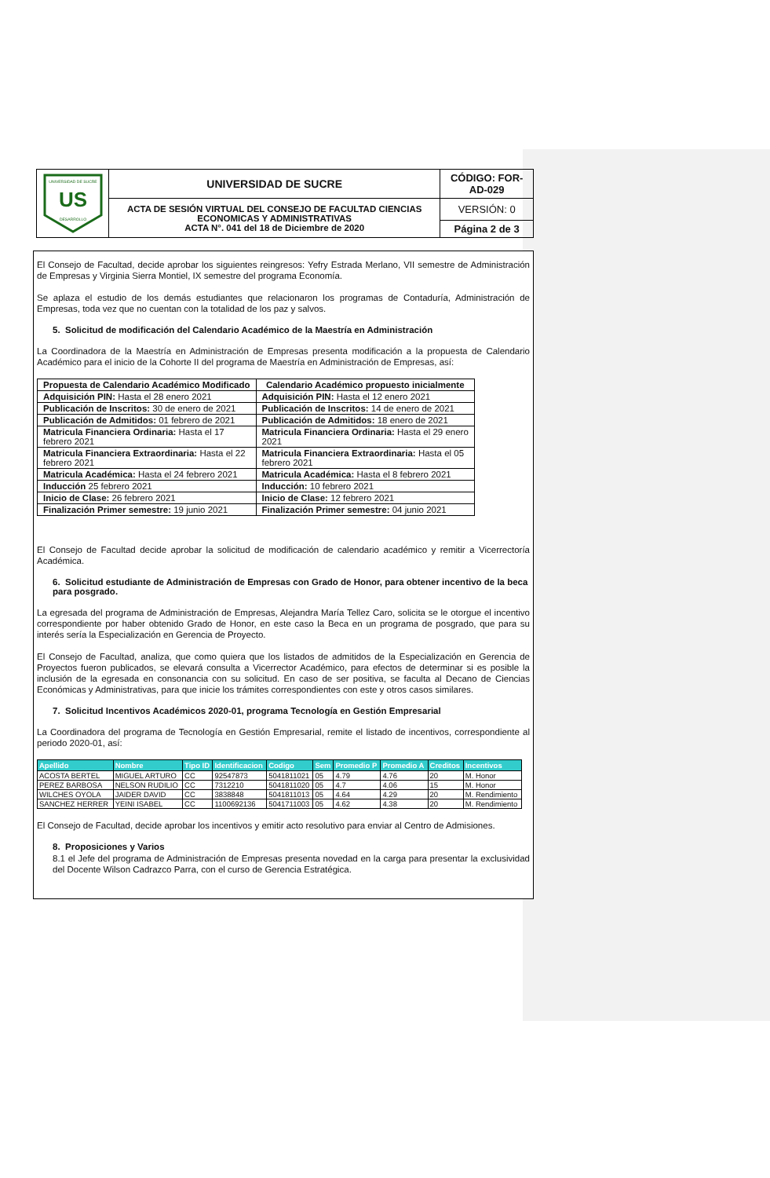| UNIVERSIDAD DE SUCRE US DESARROLLO | UNIVERSIDAD DE SUCRE | CÓDIGO: FOR-AD-029 |
| | ACTA DE SESIÓN VIRTUAL DEL CONSEJO DE FACULTAD CIENCIAS ECONOMICAS Y ADMINISTRATIVAS ACTA N°. 041 del 18 de Diciembre de 2020 | VERSIÓN: 0 |
| | | Página 2 de 3 |
El Consejo de Facultad, decide aprobar los siguientes reingresos: Yefry Estrada Merlano, VII semestre de Administración de Empresas y Virginia Sierra Montiel, IX semestre del programa Economía.
Se aplaza el estudio de los demás estudiantes que relacionaron los programas de Contaduría, Administración de Empresas, toda vez que no cuentan con la totalidad de los paz y salvos.
5. Solicitud de modificación del Calendario Académico de la Maestría en Administración
La Coordinadora de la Maestría en Administración de Empresas presenta modificación a la propuesta de Calendario Académico para el inicio de la Cohorte II del programa de Maestría en Administración de Empresas, así:
| Propuesta de Calendario Académico Modificado | Calendario Académico propuesto inicialmente |
| --- | --- |
| Adquisición PIN: Hasta el 28 enero 2021 | Adquisición PIN: Hasta el 12 enero 2021 |
| Publicación de Inscritos: 30 de enero de 2021 | Publicación de Inscritos: 14 de enero de 2021 |
| Publicación de Admitidos: 01 febrero de 2021 | Publicación de Admitidos: 18 enero de 2021 |
| Matricula Financiera Ordinaria: Hasta el 17 febrero 2021 | Matricula Financiera Ordinaria: Hasta el 29 enero 2021 |
| Matricula Financiera Extraordinaria: Hasta el 22 febrero 2021 | Matricula Financiera Extraordinaria: Hasta el 05 febrero 2021 |
| Matricula Académica: Hasta el 24 febrero 2021 | Matricula Académica: Hasta el 8 febrero 2021 |
| Inducción 25 febrero 2021 | Inducción: 10 febrero 2021 |
| Inicio de Clase: 26 febrero 2021 | Inicio de Clase: 12 febrero 2021 |
| Finalización Primer semestre: 19 junio 2021 | Finalización Primer semestre: 04 junio 2021 |
El Consejo de Facultad decide aprobar la solicitud de modificación de calendario académico y remitir a Vicerrectoría Académica.
6. Solicitud estudiante de Administración de Empresas con Grado de Honor, para obtener incentivo de la beca para posgrado.
La egresada del programa de Administración de Empresas, Alejandra María Tellez Caro, solicita se le otorgue el incentivo correspondiente por haber obtenido Grado de Honor, en este caso la Beca en un programa de posgrado, que para su interés sería la Especialización en Gerencia de Proyecto.
El Consejo de Facultad, analiza, que como quiera que los listados de admitidos de la Especialización en Gerencia de Proyectos fueron publicados, se elevará consulta a Vicerrector Académico, para efectos de determinar si es posible la inclusión de la egresada en consonancia con su solicitud. En caso de ser positiva, se faculta al Decano de Ciencias Económicas y Administrativas, para que inicie los trámites correspondientes con este y otros casos similares.
7. Solicitud Incentivos Académicos 2020-01, programa Tecnología en Gestión Empresarial
La Coordinadora del programa de Tecnología en Gestión Empresarial, remite el listado de incentivos, correspondiente al periodo 2020-01, así:
| Apellido | Nombre | Tipo ID | Identificacion | Codigo | Sem | Promedio P | Promedio A | Creditos | Incentivos |
| --- | --- | --- | --- | --- | --- | --- | --- | --- | --- |
| ACOSTA BERTEL | MIGUEL ARTURO | CC | 92547873 | 5041811021 | 05 | 4.79 | 4.76 | 20 | M. Honor |
| PEREZ BARBOSA | NELSON RUDILIO | CC | 7312210 | 5041811020 | 05 | 4.7 | 4.06 | 15 | M. Honor |
| WILCHES OYOLA | JAIDER DAVID | CC | 3838848 | 5041811013 | 05 | 4.64 | 4.29 | 20 | M. Rendimiento |
| SANCHEZ HERRER | YEINI ISABEL | CC | 1100692136 | 5041711003 | 05 | 4.62 | 4.38 | 20 | M. Rendimiento |
El Consejo de Facultad, decide aprobar los incentivos y emitir acto resolutivo para enviar al Centro de Admisiones.
8. Proposiciones y Varios
8.1 el Jefe del programa de Administración de Empresas presenta novedad en la carga para presentar la exclusividad del Docente Wilson Cadrazco Parra, con el curso de Gerencia Estratégica.